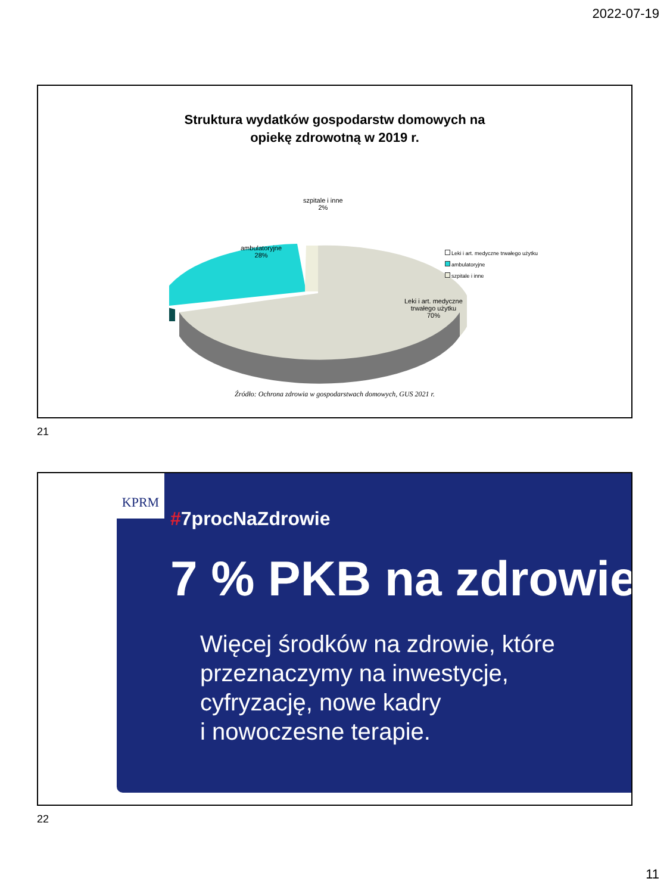2022-07-19
Struktura wydatków gospodarstw domowych na
opiekę zdrowotną w 2019 r.
szpitale i inne
2%
ambulatoryjne
28%
Leki i art. medyczne
trwałego użytku
70%
Leki i art. medyczne trwałego użytku
ambulatoryjne
szpitale i inne
Źródło: Ochrona zdrowia w gospodarstwach domowych, GUS 2021 r.
21
#7procNaZdrowie
7 % PKB na zdrowie
Więcej środków na zdrowie, które
przeznaczymy na inwestycje,
cyfryzację, nowe kadry
i nowoczesne terapie.
KPRM
22
11